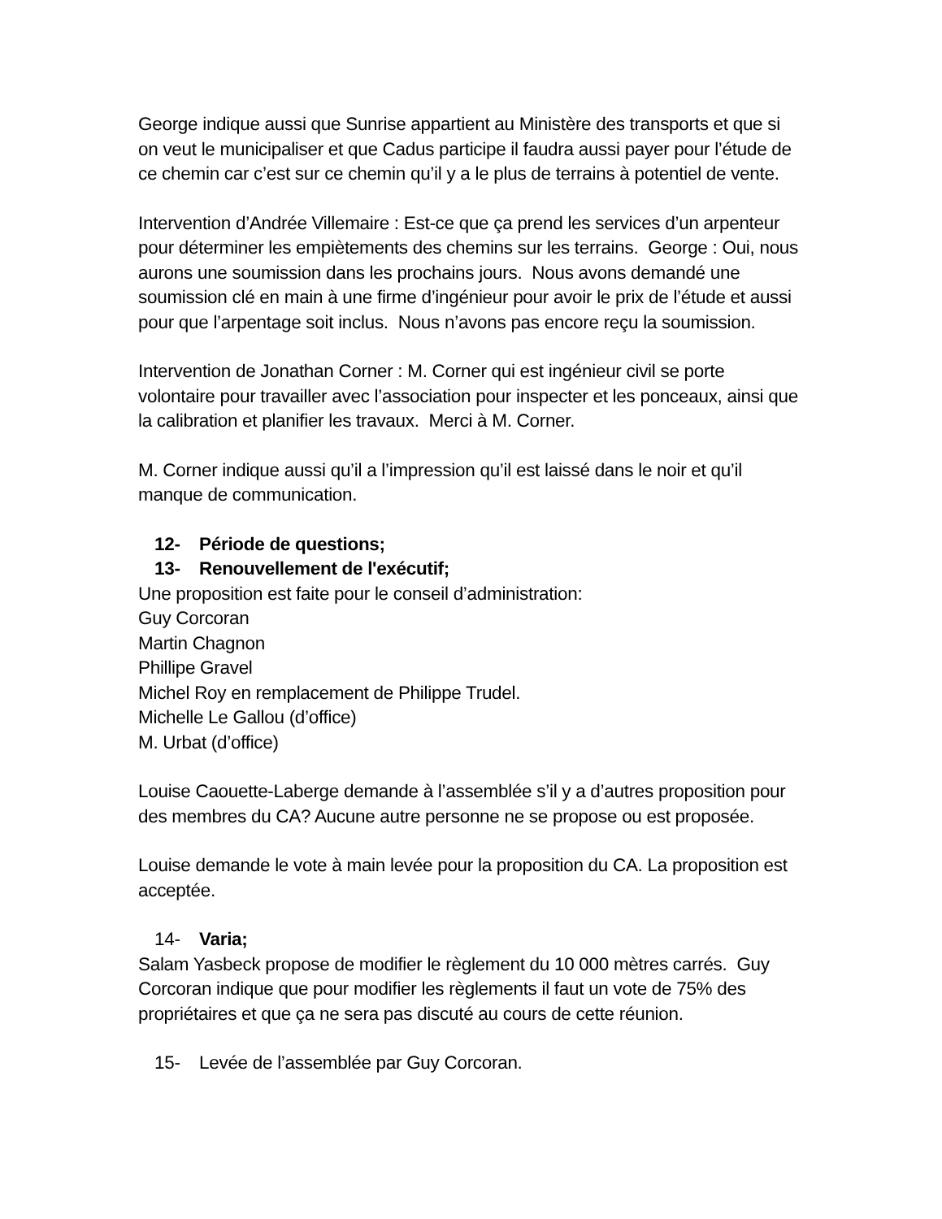George indique aussi que Sunrise appartient au Ministère des transports et que si on veut le municipaliser et que Cadus participe il faudra aussi payer pour l’étude de ce chemin car c’est sur ce chemin qu’il y a le plus de terrains à potentiel de vente.
Intervention d’Andrée Villemaire : Est-ce que ça prend les services d’un arpenteur pour déterminer les empiètements des chemins sur les terrains. George : Oui, nous aurons une soumission dans les prochains jours. Nous avons demandé une soumission clé en main à une firme d’ingénieur pour avoir le prix de l’étude et aussi pour que l’arpentage soit inclus. Nous n’avons pas encore reçu la soumission.
Intervention de Jonathan Corner : M. Corner qui est ingénieur civil se porte volontaire pour travailler avec l’association pour inspecter et les ponceaux, ainsi que la calibration et planifier les travaux. Merci à M. Corner.
M. Corner indique aussi qu’il a l’impression qu’il est laissé dans le noir et qu’il manque de communication.
12- Période de questions;
13- Renouvellement de l'exécutif;
Une proposition est faite pour le conseil d’administration:
Guy Corcoran
Martin Chagnon
Phillipe Gravel
Michel Roy en remplacement de Philippe Trudel.
Michelle Le Gallou (d’office)
M. Urbat (d’office)
Louise Caouette-Laberge demande à l’assemblée s’il y a d’autres proposition pour des membres du CA? Aucune autre personne ne se propose ou est proposée.
Louise demande le vote à main levée pour la proposition du CA. La proposition est acceptée.
14- Varia;
Salam Yasbeck propose de modifier le règlement du 10 000 mètres carrés. Guy Corcoran indique que pour modifier les règlements il faut un vote de 75% des propriétaires et que ça ne sera pas discuté au cours de cette réunion.
15- Levée de l’assemblée par Guy Corcoran.